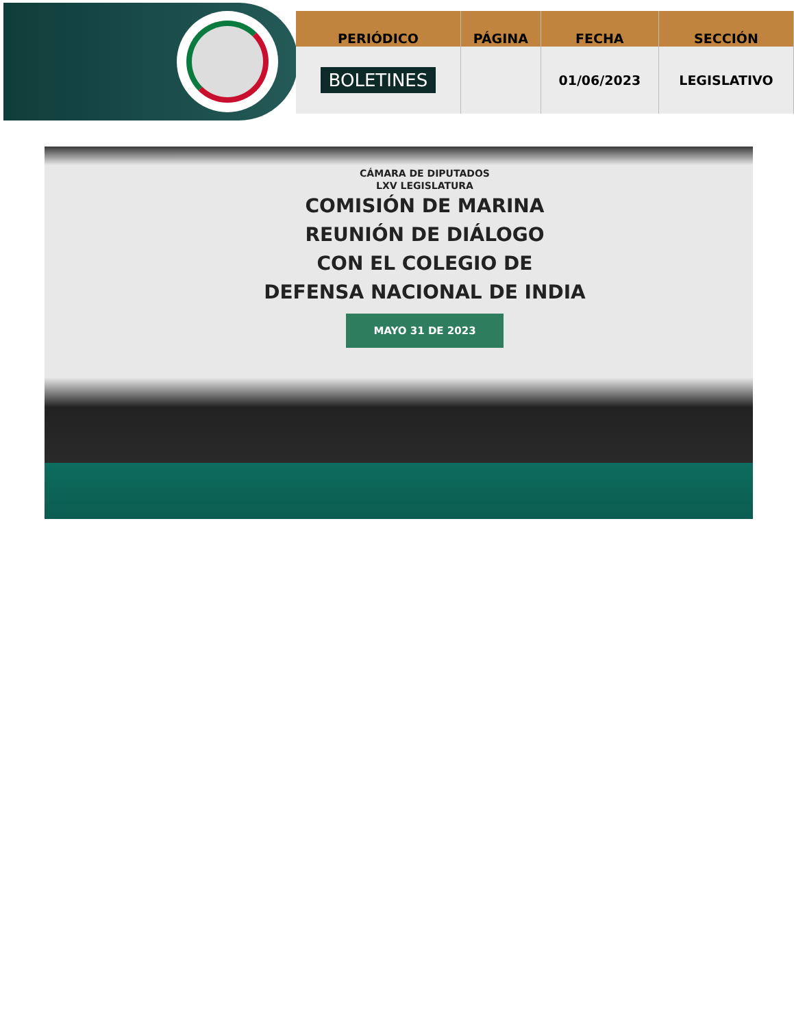| PERIÓDICO | PÁGINA | FECHA | SECCIÓN |
| --- | --- | --- | --- |
| BOLETINES | | 01/06/2023 | LEGISLATIVO |
CÁMARA DE DIPUTADOS
LXV LEGISLATURA
COMISIÓN DE MARINA
REUNIÓN DE DIÁLOGO
CON EL COLEGIO DE
DEFENSA NACIONAL DE INDIA
MAYO 31 DE 2023